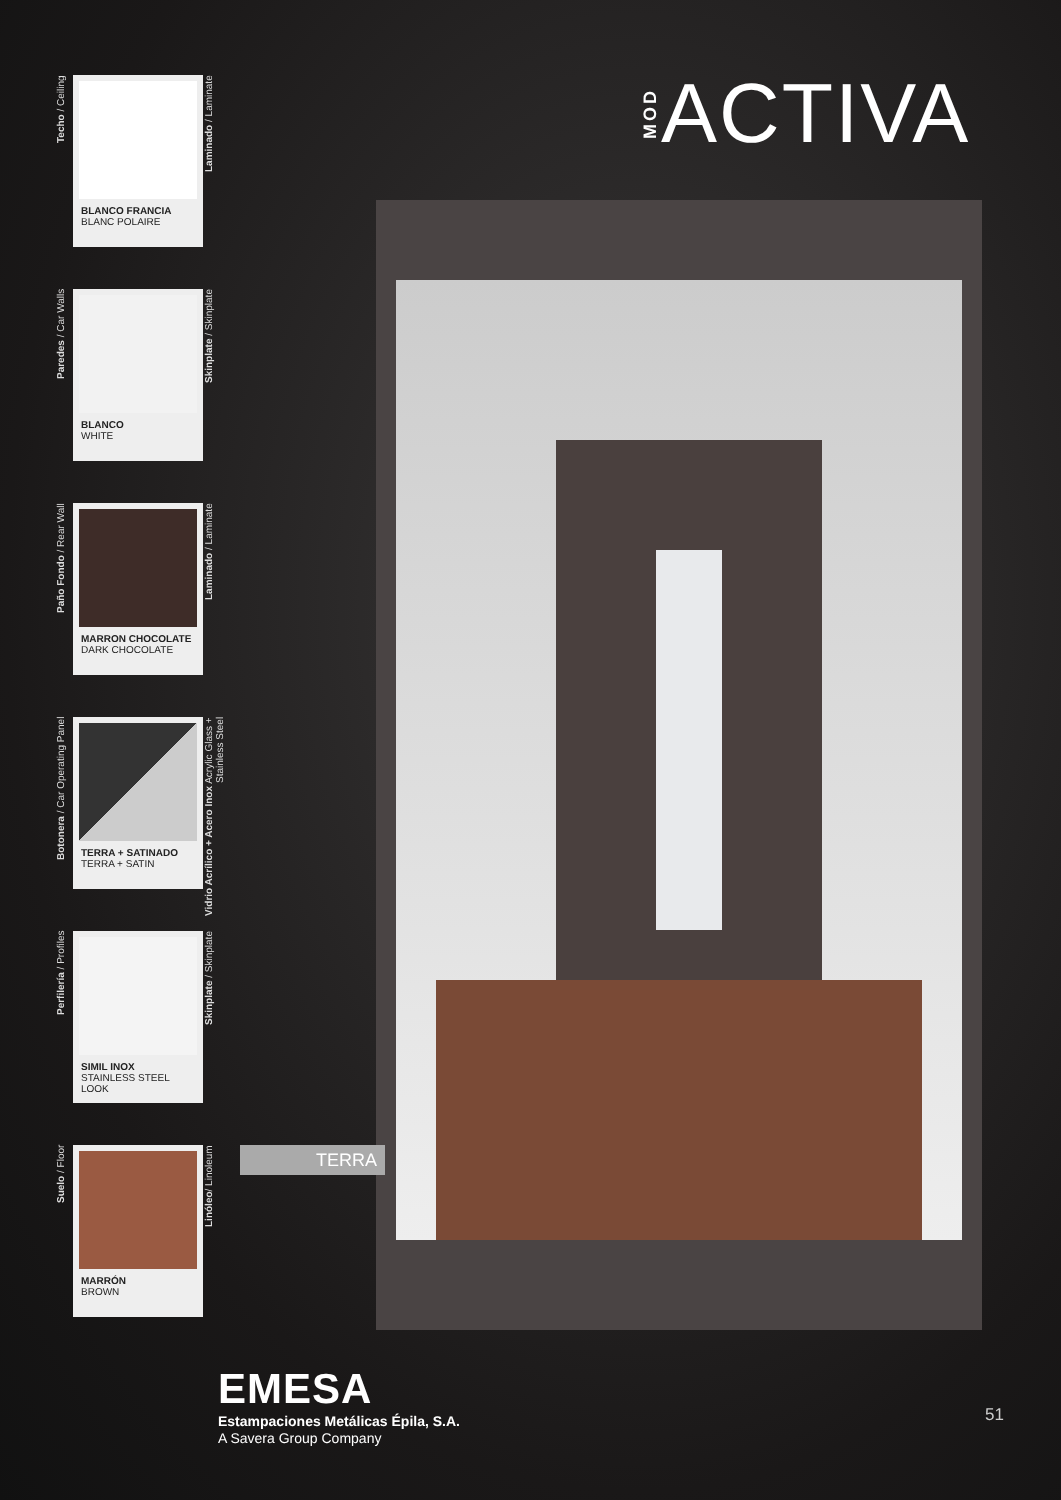Techo / Ceiling
BLANCO FRANCIA
BLANC POLAIRE
Laminado / Laminate
Paredes / Car Walls
BLANCO
WHITE
Skinplate / Skinplate
Paño Fondo / Rear Wall
MARRON CHOCOLATE
DARK CHOCOLATE
Laminado / Laminate
Botonera / Car Operating Panel
TERRA + SATINADO
TERRA + SATIN
Vidrio Acrílico + Acero Inox Acrylic Glass + Stainless Steel
Perfilería / Profiles
SIMIL INOX
STAINLESS STEEL LOOK
Skinplate / Skinplate
Suelo / Floor
MARRÓN
BROWN
Linóleo/ Linoleum
MOD
ACTIVA
TERRA
EMESA
Estampaciones Metálicas Épila, S.A.
A Savera Group Company
51